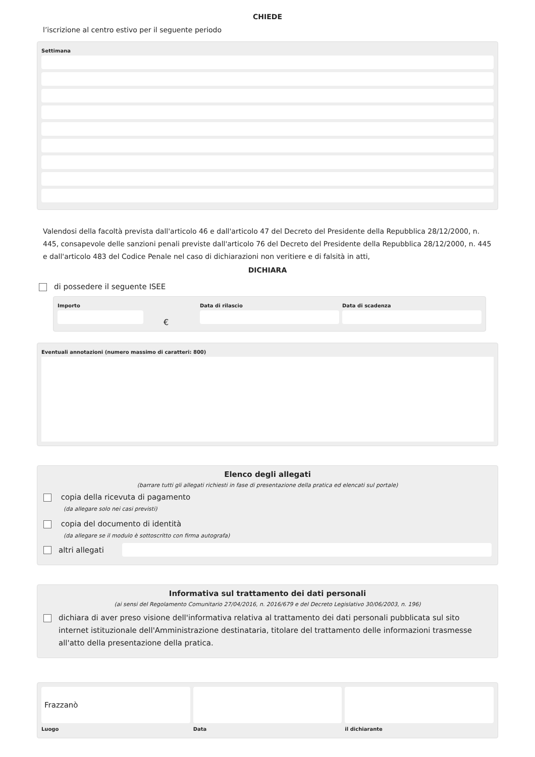CHIEDE
l’iscrizione al centro estivo per il seguente periodo
Settimana
Valendosi della facoltà prevista dall'articolo 46 e dall'articolo 47 del Decreto del Presidente della Repubblica 28/12/2000, n. 445, consapevole delle sanzioni penali previste dall'articolo 76 del Decreto del Presidente della Repubblica 28/12/2000, n. 445 e dall'articolo 483 del Codice Penale nel caso di dichiarazioni non veritiere e di falsità in atti,
DICHIARA
di possedere il seguente ISEE
Importo
€
Data di rilascio Data di scadenza
Eventuali annotazioni (numero massimo di caratteri: 800)
Elenco degli allegati
(barrare tutti gli allegati richiesti in fase di presentazione della pratica ed elencati sul portale)
copia della ricevuta di pagamento
(da allegare solo nei casi previsti)
copia del documento di identità
(da allegare se il modulo è sottoscritto con firma autografa)
altri allegati
Informativa sul trattamento dei dati personali
(ai sensi del Regolamento Comunitario 27/04/2016, n. 2016/679 e del Decreto Legislativo 30/06/2003, n. 196)
dichiara di aver preso visione dell'informativa relativa al trattamento dei dati personali pubblicata sul sito internet istituzionale dell'Amministrazione destinataria, titolare del trattamento delle informazioni trasmesse all'atto della presentazione della pratica.
Frazzanò
Luogo
Data il dichiarante